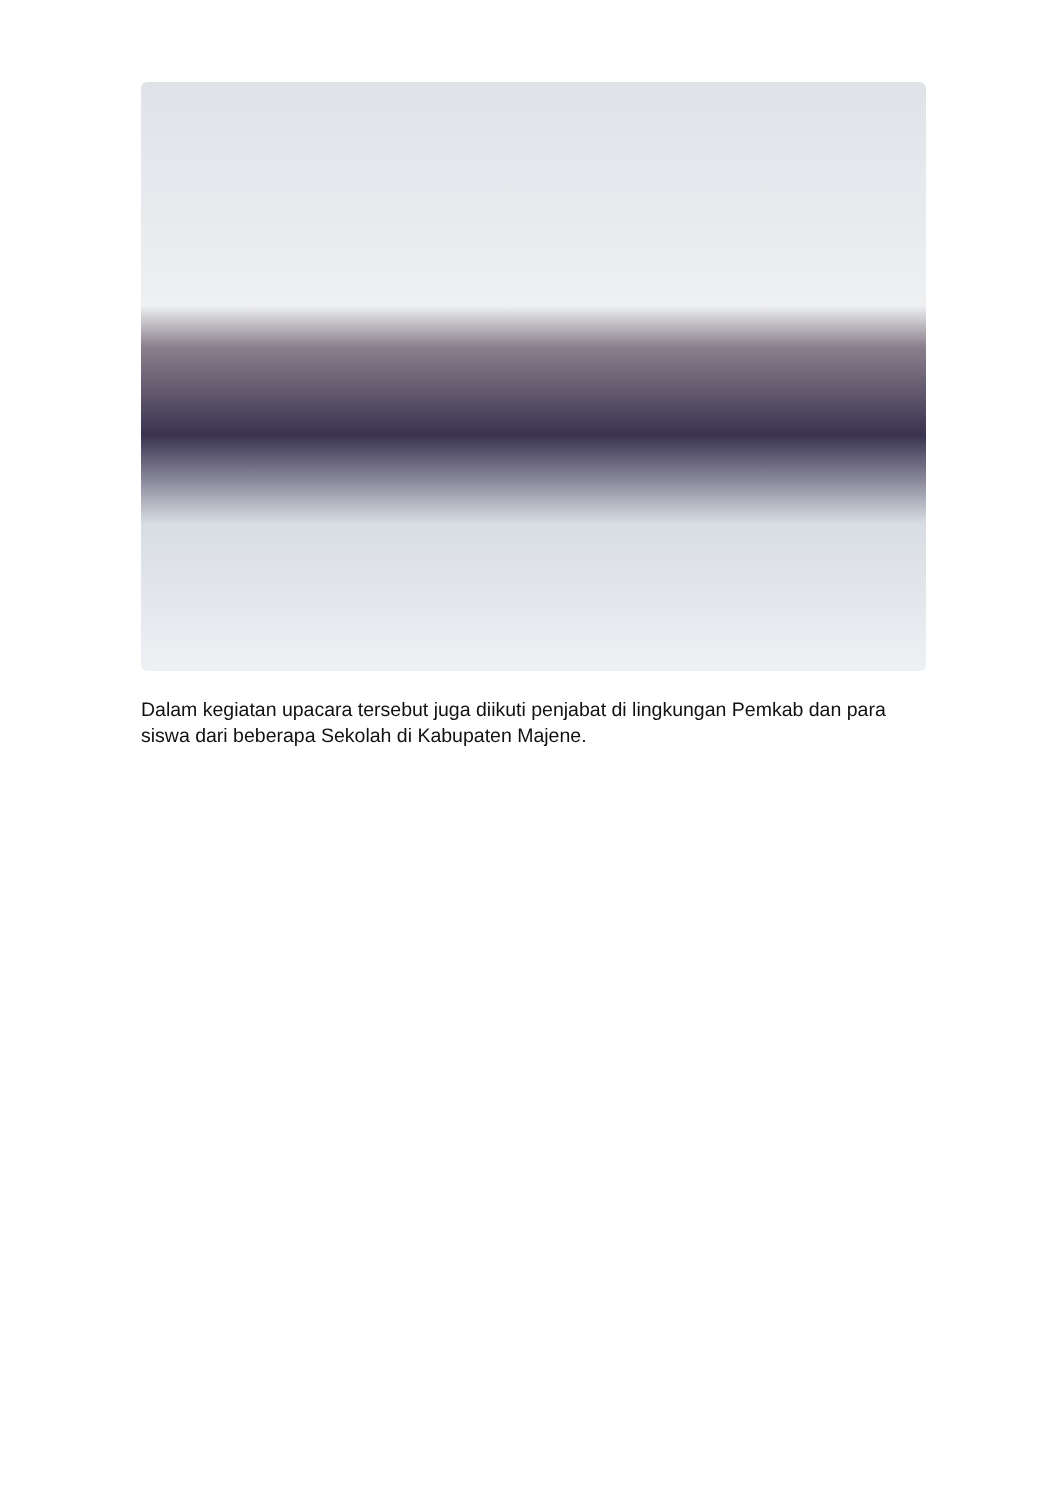Dalam kegiatan upacara tersebut juga diikuti penjabat di lingkungan Pemkab dan para siswa dari beberapa Sekolah di Kabupaten Majene.